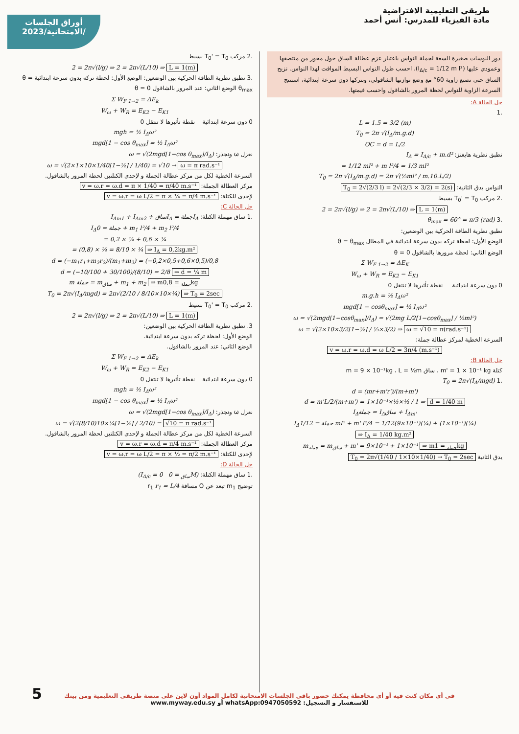أوراق الجلسات
الامتحانية/2023/
طريقي التعليمية الافتراضية
مادة الفيزياء للمدرس: أنس أحمد
دور النوسات صغيرة السعة لجملة النواس باعتبار عزم عطالة الساق حول محور من منتصفها وعمودي عليها (I<sub>Δ/c</sub> = 1/12 m l²). احسب طول النواس البسيط المواقت لهذا النواس. نزيح الساق حتى تصنع زاوية 60° مع وضع توازنها الشاقولي، ونتركها دون سرعة ابتدائية، استنتج السرعة الزاوية للنواس لحظة المرور بالشاقول واحسب قيمتها.
حل الحالة A:
.1
L = 1.5 = 3/2 (m)
T<sub>0</sub> = 2π √(I<sub>Δ</sub>/m.g.d)
OC = d = L/2
نطبق نظرية هايغنز: I<sub>Δ</sub> = I<sub>Δ/c</sub> + m.d²
= 1/12 ml² + m l²/4 = 1/3 ml²
T<sub>0</sub> = 2π √(I<sub>Δ</sub>/m.g.d) = 2π √(⅓ml² / m.10.L/2)
النواس يدق الثانية: T<sub>0</sub> = 2√(2/3 l) = 2√(2/3 × 3/2) = 2(s)
.2 مركب T<sub>0</sub>' = T<sub>0</sub> بسيط
2 = 2π√(l/g) ⇒ 2 = 2π√(L/10) ⇒ L = 1(m)
.3 θ<sub>max</sub> = 60° = π/3 (rad)
نطبق نظرية الطاقة الحركية بين الوضعين:
الوضع الأول: لحظة تركه بدون سرعة ابتدائية في المطال θ = θ<sub>max</sub>
الوضع الثاني: لحظة مرورها بالشاقول θ = 0
Σ W<sub>F 1→2</sub> = ΔE<sub>K</sub>
W<sub>ω</sub> + W<sub>R</sub> = E<sub>K2</sub> − E<sub>K1</sub>
0 دون سرعة ابتدائية نقطة تأثيرها لا تنتقل 0
m.g.h = ½ I<sub>Δ</sub>ω²
mgd[1 − cosθ<sub>max</sub>] = ½ I<sub>Δ</sub>ω²
ω = √(2mgd[1−cosθ<sub>max</sub>]/I<sub>Δ</sub>) = √(2mg L/2[1−cosθ<sub>max</sub>] / ⅓ml²)
ω = √(2×10×3/2[1−½] / ⅓×3/2) ⇒ ω = √10 = π(rad.s⁻¹)
السرعة الخطية لمركز عطالة جملة:
v = ω.r = ω.d = ω L/2 = 3π/4 (m.s⁻¹)
حل الحالة B:
كتلة m' = 1 × 10⁻¹ kg ، ساق m = 9 × 10⁻¹kg ، L = ½m
.1 T<sub>0</sub> = 2π√(I<sub>Δ</sub>/mgd)
d = (mr+m'r')/(m+m')
d = m'L/2/(m+m') = 1×10⁻¹×½×½ / 1 ⇒ d = 1/40 m
I<sub>Δ</sub>جملة = I<sub>Δ</sub>ساق + I<sub>Δm'</sub>
I<sub>Δ</sub>جملة = 1/12 ml² + m' l²/4 = 1/12(9×10⁻¹)(¼) + (1×10⁻¹)(¼)
⇒ I<sub>Δ</sub> = 1/40 kg.m²
m<sub>جملة</sub> = m<sub>ساق</sub> + m' = 9×10⁻¹ + 1×10⁻¹ ⇒ m<sub>جملة</sub> = 1kg
يدق الثانية T<sub>0</sub> = 2π√(1/40 / 1×10×1/40) → T<sub>0</sub> = 2sec
.2 مركب T<sub>0</sub>' = T<sub>0</sub> بسيط
2 = 2π√(l/g) ⇒ 2 = 2π√(L/10) ⇒ L = 1(m)
.3 نطبق نظرية الطاقة الحركية بين الوضعين: الوضع الأول: لحظة تركه بدون سرعة ابتدائية θ = θ<sub>max</sub> الوضع الثاني: عند المرور بالشاقول θ = 0
Σ W<sub>F 1→2</sub> = ΔE<sub>k</sub>
W<sub>ω</sub> + W<sub>R</sub> = E<sub>K2</sub> − E<sub>K1</sub>
0 دون سرعة ابتدائية نقطة تأثيرها لا تنتقل 0
mgh = ½ I<sub>Δ</sub>ω²
mgd[1 − cos θ<sub>max</sub>] = ½ I<sub>Δ</sub>ω²
نعزل ω ونجذر: ω = √(2mgd[1−cos θ<sub>max</sub>]/I<sub>Δ</sub>)
ω = √(2×1×10×1/40[1−½] / 1/40) = √10 → ω = π rad.s⁻¹
السرعة الخطية لكل من مركز عطالة الجملة و لإحدى الكتلتين لحظة المرور بالشاقول.
مركز العطالة الجملة: v = ω.r = ω.d = π × 1/40 = π/40 m.s⁻¹
لإحدى للكتلة: v = ω.r = ω L/2 = π × ¼ = π/4 m.s⁻¹
حل الحالة C:
.1 ساق مهملة الكتلة: I<sub>Δ</sub>جملة = I<sub>Δ</sub>ساق + I<sub>Δm1</sub> + I<sub>Δm2</sub>
I<sub>Δ</sub>جملة = 0 + m<sub>1</sub> l²/4 + m<sub>2</sub> l²/4
= 0,2 × ¼ + 0,6 × ¼
= (0,8) × ¼ = 8/10 × ¼ ⇒ I<sub>Δ</sub> = 0,2kg.m²
d = (−m<sub>1</sub>r<sub>1</sub>+m<sub>2</sub>r<sub>2</sub>)/(m<sub>1</sub>+m<sub>2</sub>) = (−0,2×0,5+0,6×0,5)/0,8
d = (−10/100 + 30/100)/(8/10) = 2/8 ⇒ d = ¼ m
m جملة = m<sub>ساق</sub> + m<sub>1</sub> + m<sub>2</sub> ⇒ m<sub>جملة</sub> = 0,8kg
T<sub>0</sub> = 2π√(I<sub>Δ</sub>/mgd) = 2π√(2/10 / 8/10×10×¼) ⇒ T<sub>0</sub> = 2sec
.2 مركب T<sub>0</sub>' = T<sub>0</sub> بسيط
2 = 2π√(l/g) ⇒ 2 = 2π√(L/10) ⇒ L = 1(m)
3. نطبق نظرية الطاقة الحركية بين الوضعين:
الوضع الأول: لحظة تركه بدون سرعة ابتدائية.
الوضع الثاني: عند المرور بالشاقول.
Σ W<sub>F 1→2</sub> = ΔE<sub>k</sub>
W<sub>ω</sub> + W<sub>R</sub> = E<sub>K2</sub> − E<sub>K1</sub>
0 دون سرعة ابتدائية نقطة تأثيرها لا تنتقل 0
mgh = ½ I<sub>Δ</sub>ω²
mgd[1 − cos θ<sub>max</sub>] = ½ I<sub>Δ</sub>ω²
نعزل ω ونجذر: ω = √(2mgd[1−cos θ<sub>max</sub>]/I<sub>Δ</sub>)
ω = √(2(8/10)10×¼[1−½] / 2/10) = √10 = π rad.s⁻¹
السرعة الخطية لكل من مركز عطالة الجملة و لإحدى الكتلتين لحظة المرور بالشاقول.
مركز العطالة الجملة: v = ω.r = ω.d = π/4 m.s⁻¹
لإحدى للكتلة: v = ω.r = ω L/2 = π × ½ = π/2 m.s⁻¹
حل الحالة D:
.1 ساق مهملة الكتلة: (M<sub>ساق</sub> = 0 I<sub>Δ/c</sub> = 0)
توضيح m<sub>1</sub> تبعد عن O مسافة r<sub>1</sub> r<sub>1</sub> = L/4
في أي مكان كنت فيه أو أي محافظة يمكنك حضور باقي الجلسات الامتحانية لكامل المواد أون لاين على منصة طريقي التعليمية ومن بيتك
للاستفسار و التسجيل: whatsApp:0947050592 أو www.myway.edu.sy
5